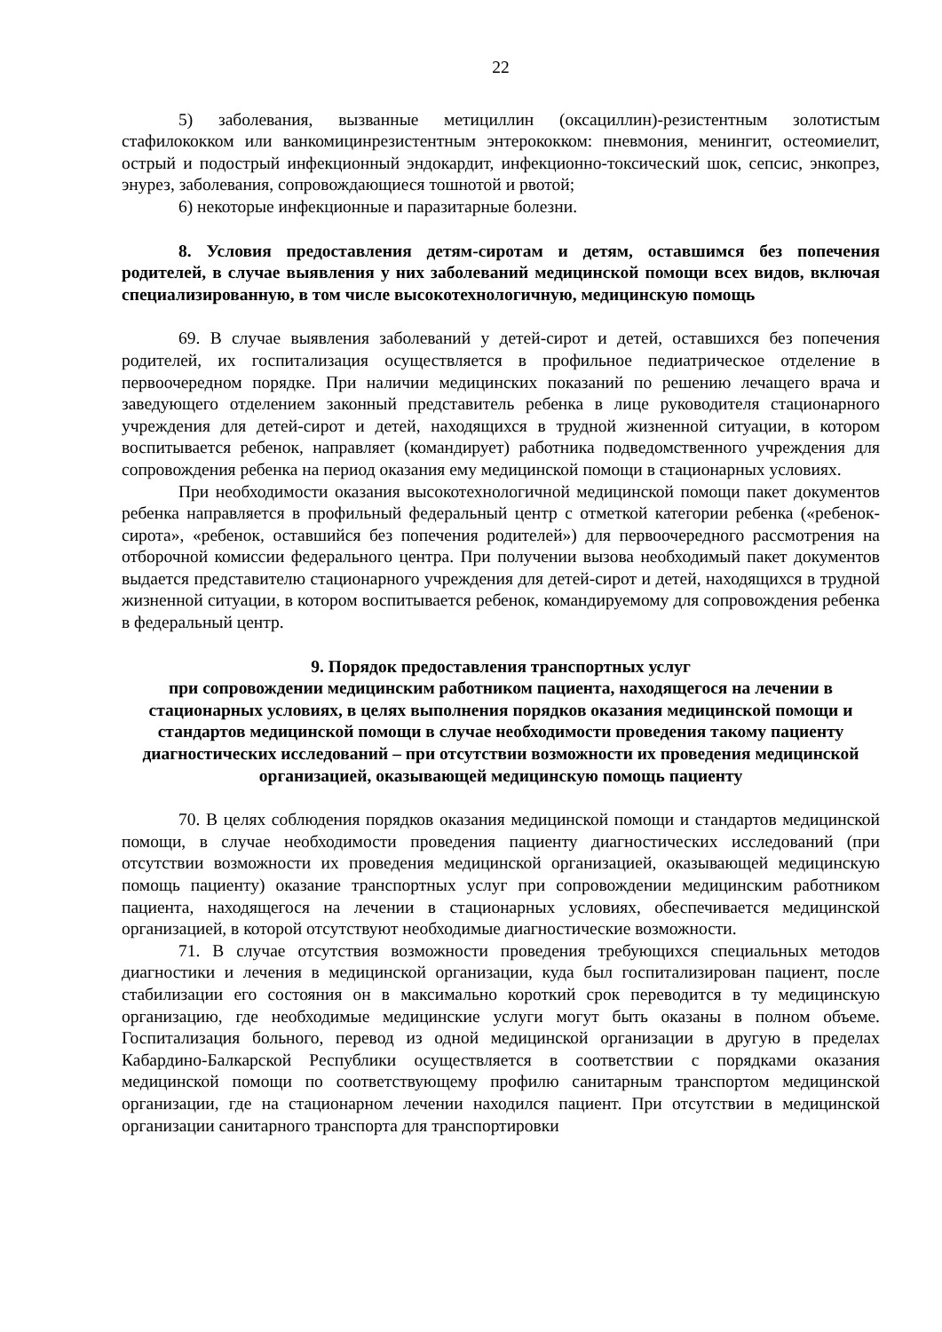22
5) заболевания, вызванные метициллин (оксациллин)-резистентным золотистым стафилококком или ванкомицинрезистентным энтерококком: пневмония, менингит, остеомиелит, острый и подострый инфекционный эндокардит, инфекционно-токсический шок, сепсис, энкопрез, энурез, заболевания, сопровождающиеся тошнотой и рвотой;
6) некоторые инфекционные и паразитарные болезни.
8. Условия предоставления детям-сиротам и детям, оставшимся без попечения родителей, в случае выявления у них заболеваний медицинской помощи всех видов, включая специализированную, в том числе высокотехнологичную, медицинскую помощь
69. В случае выявления заболеваний у детей-сирот и детей, оставшихся без попечения родителей, их госпитализация осуществляется в профильное педиатрическое отделение в первоочередном порядке. При наличии медицинских показаний по решению лечащего врача и заведующего отделением законный представитель ребенка в лице руководителя стационарного учреждения для детей-сирот и детей, находящихся в трудной жизненной ситуации, в котором воспитывается ребенок, направляет (командирует) работника подведомственного учреждения для сопровождения ребенка на период оказания ему медицинской помощи в стационарных условиях.
При необходимости оказания высокотехнологичной медицинской помощи пакет документов ребенка направляется в профильный федеральный центр с отметкой категории ребенка («ребенок-сирота», «ребенок, оставшийся без попечения родителей») для первоочередного рассмотрения на отборочной комиссии федерального центра. При получении вызова необходимый пакет документов выдается представителю стационарного учреждения для детей-сирот и детей, находящихся в трудной жизненной ситуации, в котором воспитывается ребенок, командируемому для сопровождения ребенка в федеральный центр.
9. Порядок предоставления транспортных услуг
при сопровождении медицинским работником пациента, находящегося на лечении в стационарных условиях, в целях выполнения порядков оказания медицинской помощи и стандартов медицинской помощи в случае необходимости проведения такому пациенту диагностических исследований – при отсутствии возможности их проведения медицинской организацией, оказывающей медицинскую помощь пациенту
70. В целях соблюдения порядков оказания медицинской помощи и стандартов медицинской помощи, в случае необходимости проведения пациенту диагностических исследований (при отсутствии возможности их проведения медицинской организацией, оказывающей медицинскую помощь пациенту) оказание транспортных услуг при сопровождении медицинским работником пациента, находящегося на лечении в стационарных условиях, обеспечивается медицинской организацией, в которой отсутствуют необходимые диагностические возможности.
71. В случае отсутствия возможности проведения требующихся специальных методов диагностики и лечения в медицинской организации, куда был госпитализирован пациент, после стабилизации его состояния он в максимально короткий срок переводится в ту медицинскую организацию, где необходимые медицинские услуги могут быть оказаны в полном объеме. Госпитализация больного, перевод из одной медицинской организации в другую в пределах Кабардино-Балкарской Республики осуществляется в соответствии с порядками оказания медицинской помощи по соответствующему профилю санитарным транспортом медицинской организации, где на стационарном лечении находился пациент. При отсутствии в медицинской организации санитарного транспорта для транспортировки